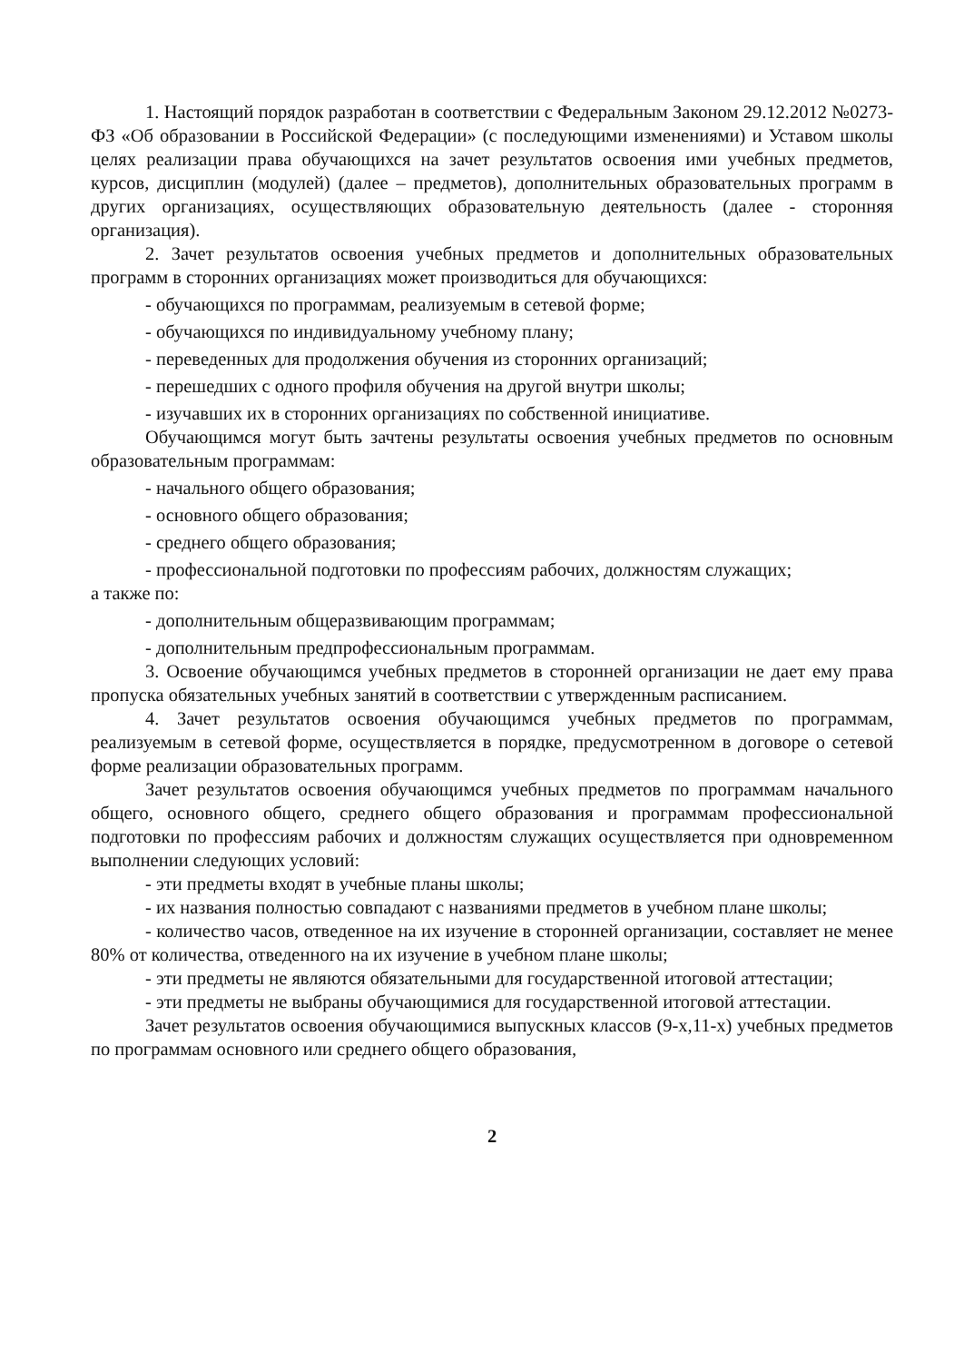1. Настоящий порядок разработан в соответствии с Федеральным Законом 29.12.2012 №0273-ФЗ «Об образовании в Российской Федерации» (с последующими изменениями) и Уставом школы целях реализации права обучающихся на зачет результатов освоения ими учебных предметов, курсов, дисциплин (модулей) (далее – предметов), дополнительных образовательных программ в других организациях, осуществляющих образовательную деятельность (далее - сторонняя организация).
2. Зачет результатов освоения учебных предметов и дополнительных образовательных программ в сторонних организациях может производиться для обучающихся:
- обучающихся по программам, реализуемым в сетевой форме;
- обучающихся по индивидуальному учебному плану;
- переведенных для продолжения обучения из сторонних организаций;
- перешедших с одного профиля обучения на другой внутри школы;
- изучавших их в сторонних организациях по собственной инициативе.
Обучающимся могут быть зачтены результаты освоения учебных предметов по основным образовательным программам:
- начального общего образования;
- основного общего образования;
- среднего общего образования;
- профессиональной подготовки по профессиям рабочих, должностям служащих;
а также по:
- дополнительным общеразвивающим программам;
- дополнительным предпрофессиональным программам.
3. Освоение обучающимся учебных предметов в сторонней организации не дает ему права пропуска обязательных учебных занятий в соответствии с утвержденным расписанием.
4. Зачет результатов освоения обучающимся учебных предметов по программам, реализуемым в сетевой форме, осуществляется в порядке, предусмотренном в договоре о сетевой форме реализации образовательных программ.
Зачет результатов освоения обучающимся учебных предметов по программам начального общего, основного общего, среднего общего образования и программам профессиональной подготовки по профессиям рабочих и должностям служащих осуществляется при одновременном выполнении следующих условий:
- эти предметы входят в учебные планы школы;
- их названия полностью совпадают с названиями предметов в учебном плане школы;
- количество часов, отведенное на их изучение в сторонней организации, составляет не менее 80% от количества, отведенного на их изучение в учебном плане школы;
- эти предметы не являются обязательными для государственной итоговой аттестации;
- эти предметы не выбраны обучающимися для государственной итоговой аттестации.
Зачет результатов освоения обучающимися выпускных классов (9-х,11-х) учебных предметов по программам основного или среднего общего образования,
2